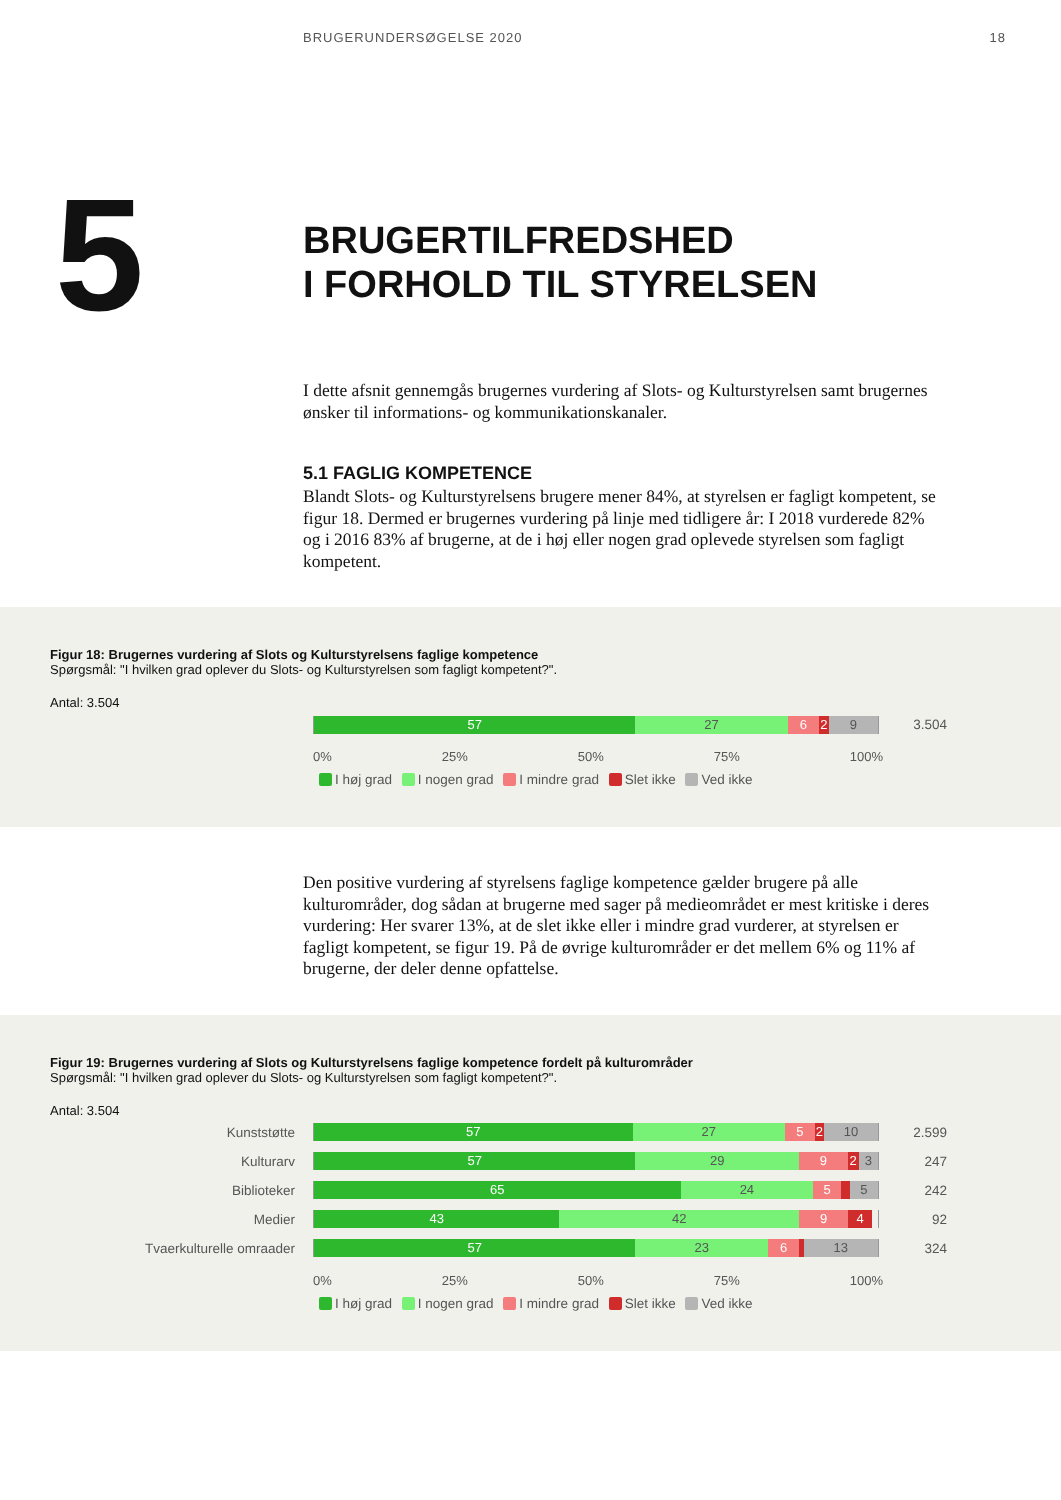BRUGERUNDERSØGELSE 2020 18
5
BRUGERTILFREDSHED
I FORHOLD TIL STYRELSEN
I dette afsnit gennemgås brugernes vurdering af Slots- og Kulturstyrelsen samt brugernes ønsker til informations- og kommunikationskanaler.
5.1 FAGLIG KOMPETENCE
Blandt Slots- og Kulturstyrelsens brugere mener 84%, at styrelsen er fagligt kompetent, se figur 18. Dermed er brugernes vurdering på linje med tidligere år: I 2018 vurderede 82% og i 2016 83% af brugerne, at de i høj eller nogen grad oplevede styrelsen som fagligt kompetent.
Figur 18: Brugernes vurdering af Slots og Kulturstyrelsens faglige kompetence
Spørgsmål: "I hvilken grad oplever du Slots- og Kulturstyrelsen som fagligt kompetent?".
Antal: 3.504
57 27 6 2 9
3.504
0% 25% 50% 75% 100%
I høj grad I nogen grad I mindre grad Slet ikke Ved ikke
Den positive vurdering af styrelsens faglige kompetence gælder brugere på alle kulturområder, dog sådan at brugerne med sager på medieområdet er mest kritiske i deres vurdering: Her svarer 13%, at de slet ikke eller i mindre grad vurderer, at styrelsen er fagligt kompetent, se figur 19. På de øvrige kulturområder er det mellem 6% og 11% af brugerne, der deler denne opfattelse.
Figur 19: Brugernes vurdering af Slots og Kulturstyrelsens faglige kompetence fordelt på kulturområder
Spørgsmål: "I hvilken grad oplever du Slots- og Kulturstyrelsen som fagligt kompetent?".
Antal: 3.504
Kunststøtte
57 27 5 2 10
2.599
Kulturarv
57 29 9 2 3
247
Biblioteker
65 24 5 5
242
Medier
43 42 9 4
92
Tvaerkulturelle omraader
57 23 6 13
324
0% 25% 50% 75% 100%
I høj grad I nogen grad I mindre grad Slet ikke Ved ikke